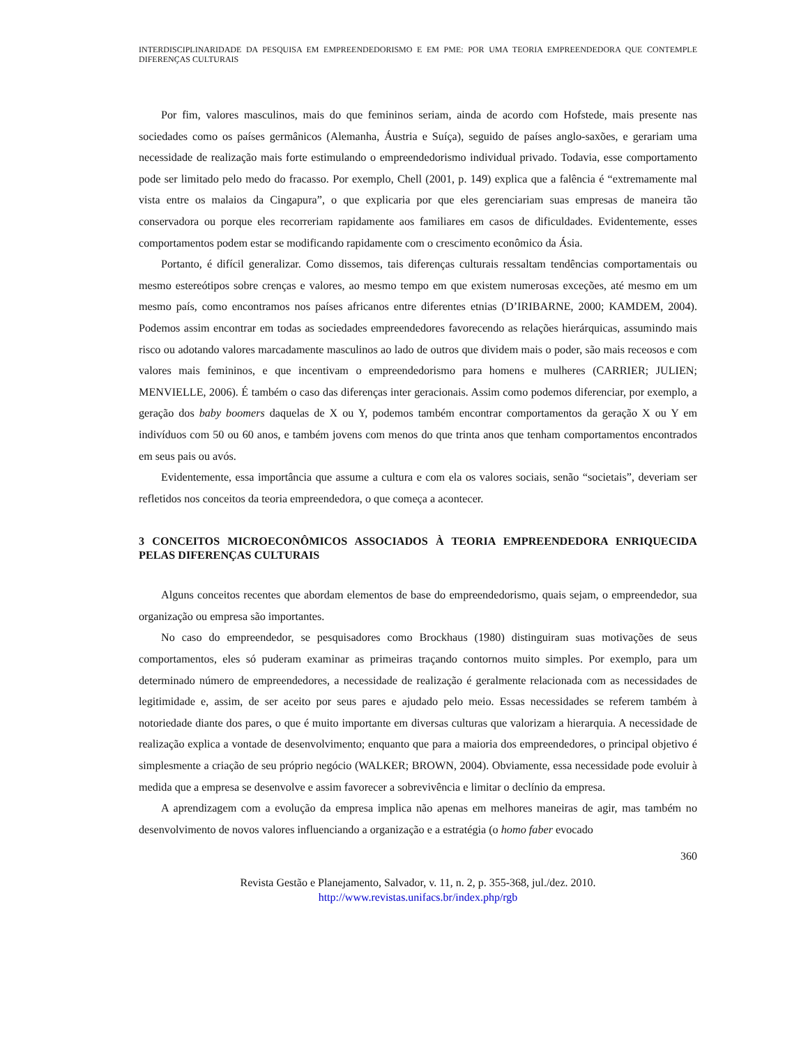INTERDISCIPLINARIDADE DA PESQUISA EM EMPREENDEDORISMO E EM PME: POR UMA TEORIA EMPREENDEDORA QUE CONTEMPLE DIFERENÇAS CULTURAIS
Por fim, valores masculinos, mais do que femininos seriam, ainda de acordo com Hofstede, mais presente nas sociedades como os países germânicos (Alemanha, Áustria e Suíça), seguido de países anglo-saxões, e gerariam uma necessidade de realização mais forte estimulando o empreendedorismo individual privado. Todavia, esse comportamento pode ser limitado pelo medo do fracasso. Por exemplo, Chell (2001, p. 149) explica que a falência é “extremamente mal vista entre os malaios da Cingapura”, o que explicaria por que eles gerenciariam suas empresas de maneira tão conservadora ou porque eles recorreriam rapidamente aos familiares em casos de dificuldades. Evidentemente, esses comportamentos podem estar se modificando rapidamente com o crescimento econômico da Ásia.
Portanto, é difícil generalizar. Como dissemos, tais diferenças culturais ressaltam tendências comportamentais ou mesmo estereótipos sobre crenças e valores, ao mesmo tempo em que existem numerosas exceções, até mesmo em um mesmo país, como encontramos nos países africanos entre diferentes etnias (D’IRIBARNE, 2000; KAMDEM, 2004). Podemos assim encontrar em todas as sociedades empreendedores favorecendo as relações hierárquicas, assumindo mais risco ou adotando valores marcadamente masculinos ao lado de outros que dividem mais o poder, são mais receosos e com valores mais femininos, e que incentivam o empreendedorismo para homens e mulheres (CARRIER; JULIEN; MENVIELLE, 2006). É também o caso das diferenças inter geracionais. Assim como podemos diferenciar, por exemplo, a geração dos baby boomers daquelas de X ou Y, podemos também encontrar comportamentos da geração X ou Y em indivíduos com 50 ou 60 anos, e também jovens com menos do que trinta anos que tenham comportamentos encontrados em seus pais ou avós.
Evidentemente, essa importância que assume a cultura e com ela os valores sociais, senão “societais”, deveriam ser refletidos nos conceitos da teoria empreendedora, o que começa a acontecer.
3 CONCEITOS MICROECONÔMICOS ASSOCIADOS À TEORIA EMPREENDEDORA ENRIQUECIDA PELAS DIFERENÇAS CULTURAIS
Alguns conceitos recentes que abordam elementos de base do empreendedorismo, quais sejam, o empreendedor, sua organização ou empresa são importantes.
No caso do empreendedor, se pesquisadores como Brockhaus (1980) distinguiram suas motivações de seus comportamentos, eles só puderam examinar as primeiras traçando contornos muito simples. Por exemplo, para um determinado número de empreendedores, a necessidade de realização é geralmente relacionada com as necessidades de legitimidade e, assim, de ser aceito por seus pares e ajudado pelo meio. Essas necessidades se referem também à notoriedade diante dos pares, o que é muito importante em diversas culturas que valorizam a hierarquia. A necessidade de realização explica a vontade de desenvolvimento; enquanto que para a maioria dos empreendedores, o principal objetivo é simplesmente a criação de seu próprio negócio (WALKER; BROWN, 2004). Obviamente, essa necessidade pode evoluir à medida que a empresa se desenvolve e assim favorecer a sobrevivência e limitar o declínio da empresa.
A aprendizagem com a evolução da empresa implica não apenas em melhores maneiras de agir, mas também no desenvolvimento de novos valores influenciando a organização e a estratégia (o homo faber evocado
360
Revista Gestão e Planejamento, Salvador, v. 11, n. 2, p. 355-368, jul./dez. 2010.
http://www.revistas.unifacs.br/index.php/rgb